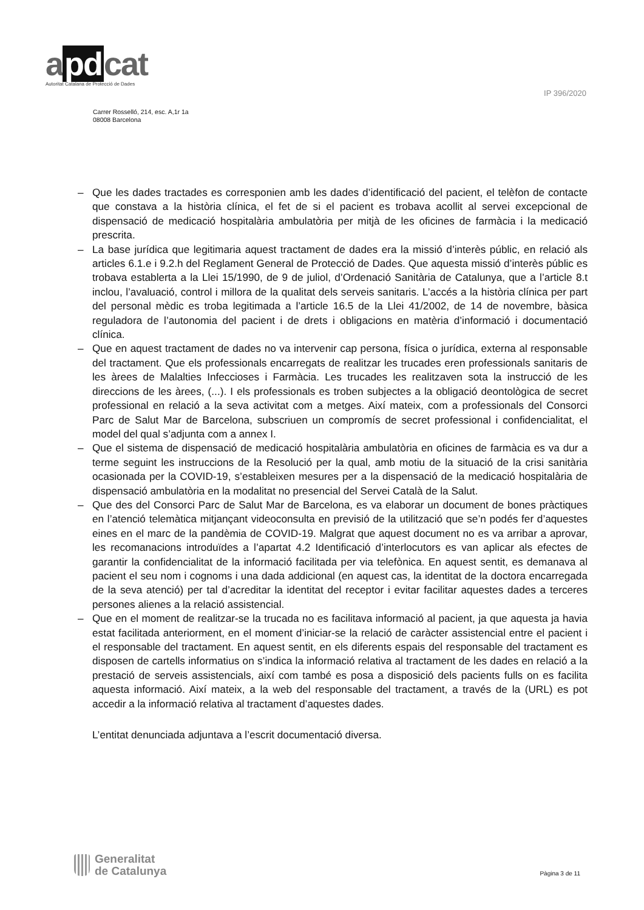a pd cat
Autoritat Catalana de Protecció de Dades
IP 396/2020
Carrer Rosselló, 214, esc. A,1r 1a
08008 Barcelona
– Que les dades tractades es corresponien amb les dades d’identificació del pacient, el telèfon de contacte que constava a la història clínica, el fet de si el pacient es trobava acollit al servei excepcional de dispensació de medicació hospitalària ambulatòria per mitjà de les oficines de farmàcia i la medicació prescrita.
– La base jurídica que legitimaria aquest tractament de dades era la missió d’interès públic, en relació als articles 6.1.e i 9.2.h del Reglament General de Protecció de Dades. Que aquesta missió d’interès públic es trobava establerta a la Llei 15/1990, de 9 de juliol, d’Ordenació Sanitària de Catalunya, que a l’article 8.t inclou, l’avaluació, control i millora de la qualitat dels serveis sanitaris. L’accés a la història clínica per part del personal mèdic es troba legitimada a l’article 16.5 de la Llei 41/2002, de 14 de novembre, bàsica reguladora de l’autonomia del pacient i de drets i obligacions en matèria d’informació i documentació clínica.
– Que en aquest tractament de dades no va intervenir cap persona, física o jurídica, externa al responsable del tractament. Que els professionals encarregats de realitzar les trucades eren professionals sanitaris de les àrees de Malalties Infeccioses i Farmàcia. Les trucades les realitzaven sota la instrucció de les direccions de les àrees, (...). I els professionals es troben subjectes a la obligació deontològica de secret professional en relació a la seva activitat com a metges. Així mateix, com a professionals del Consorci Parc de Salut Mar de Barcelona, subscriuen un compromís de secret professional i confidencialitat, el model del qual s’adjunta com a annex I.
– Que el sistema de dispensació de medicació hospitalària ambulatòria en oficines de farmàcia es va dur a terme seguint les instruccions de la Resolució per la qual, amb motiu de la situació de la crisi sanitària ocasionada per la COVID-19, s’estableixen mesures per a la dispensació de la medicació hospitalària de dispensació ambulatòria en la modalitat no presencial del Servei Català de la Salut.
– Que des del Consorci Parc de Salut Mar de Barcelona, es va elaborar un document de bones pràctiques en l’atenció telemàtica mitjançant videoconsulta en previsió de la utilització que se’n podés fer d’aquestes eines en el marc de la pandèmia de COVID-19. Malgrat que aquest document no es va arribar a aprovar, les recomanacions introduïdes a l’apartat 4.2 Identificació d’interlocutors es van aplicar als efectes de garantir la confidencialitat de la informació facilitada per via telefònica. En aquest sentit, es demanava al pacient el seu nom i cognoms i una dada addicional (en aquest cas, la identitat de la doctora encarregada de la seva atenció) per tal d’acreditar la identitat del receptor i evitar facilitar aquestes dades a terceres persones alienes a la relació assistencial.
– Que en el moment de realitzar-se la trucada no es facilitava informació al pacient, ja que aquesta ja havia estat facilitada anteriorment, en el moment d’iniciar-se la relació de caràcter assistencial entre el pacient i el responsable del tractament. En aquest sentit, en els diferents espais del responsable del tractament es disposen de cartells informatius on s’indica la informació relativa al tractament de les dades en relació a la prestació de serveis assistencials, així com també es posa a disposició dels pacients fulls on es facilita aquesta informació. Així mateix, a la web del responsable del tractament, a través de la (URL) es pot accedir a la informació relativa al tractament d’aquestes dades.
L’entitat denunciada adjuntava a l’escrit documentació diversa.
Generalitat
de Catalunya
Pàgina 3 de 11